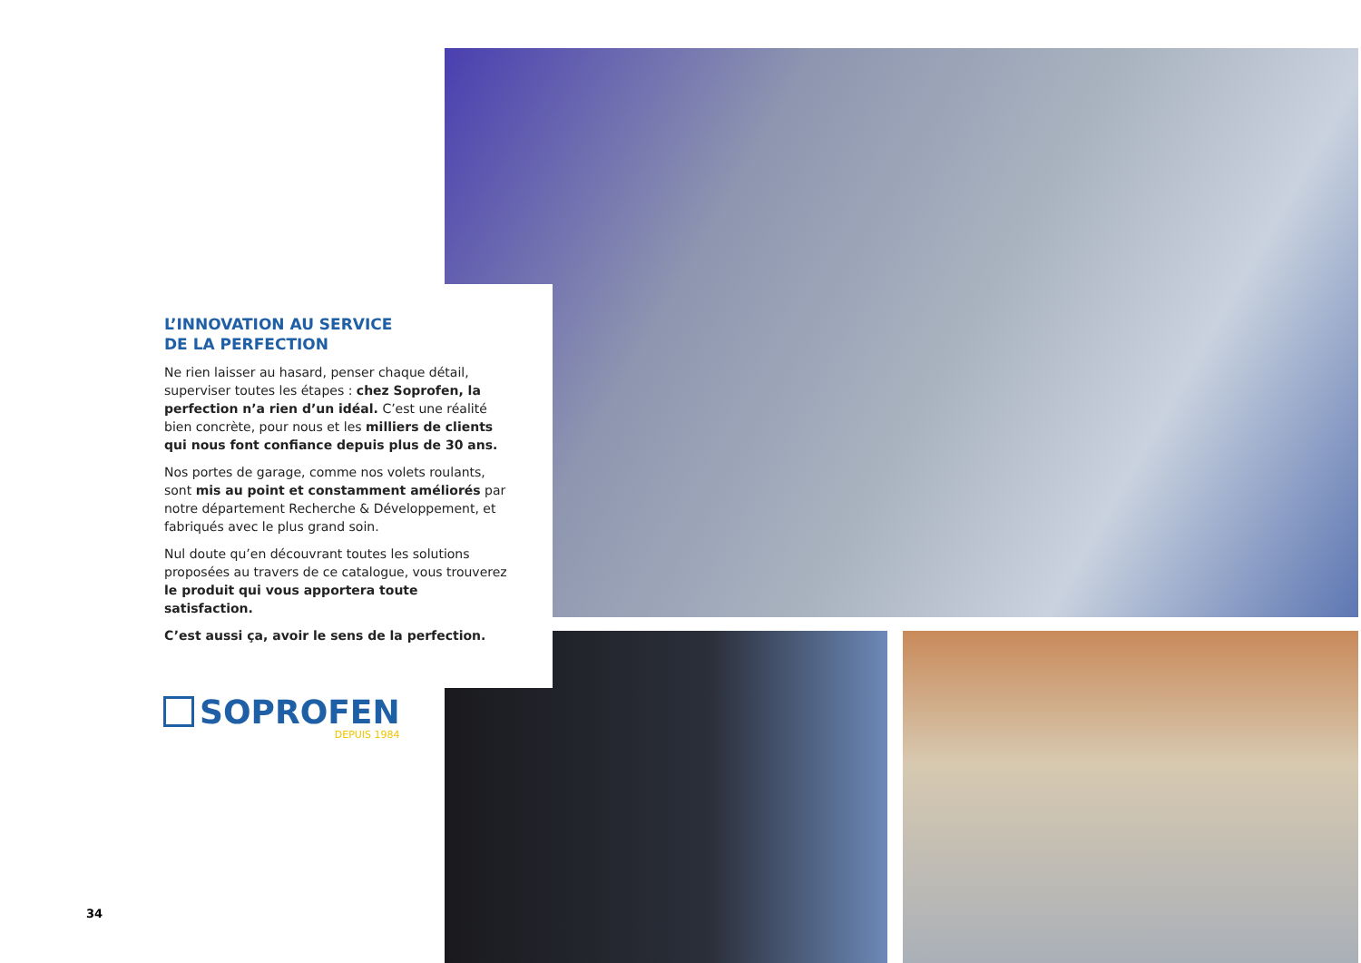L’INNOVATION AU SERVICE
DE LA PERFECTION
Ne rien laisser au hasard, penser chaque détail, superviser toutes les étapes : chez Soprofen, la perfection n’a rien d’un idéal. C’est une réalité bien concrète, pour nous et les milliers de clients qui nous font confiance depuis plus de 30 ans.
Nos portes de garage, comme nos volets roulants, sont mis au point et constamment améliorés par notre département Recherche & Développement, et fabriqués avec le plus grand soin.
Nul doute qu’en découvrant toutes les solutions proposées au travers de ce catalogue, vous trouverez le produit qui vous apportera toute satisfaction.
C’est aussi ça, avoir le sens de la perfection.
SOPROFEN
DEPUIS 1984
34